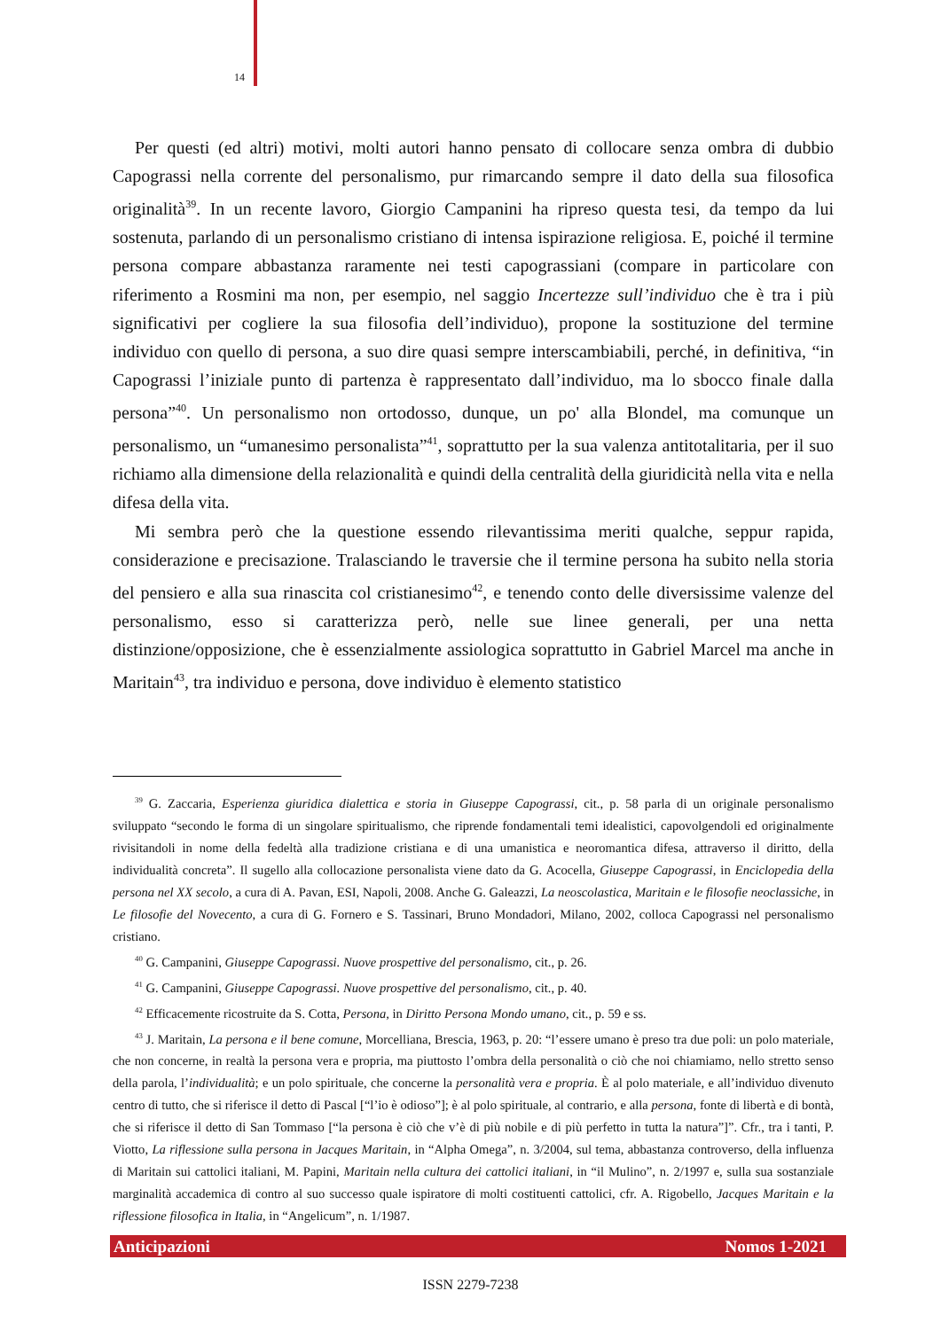14
Per questi (ed altri) motivi, molti autori hanno pensato di collocare senza ombra di dubbio Capograssi nella corrente del personalismo, pur rimarcando sempre il dato della sua filosofica originalità<sup>39</sup>. In un recente lavoro, Giorgio Campanini ha ripreso questa tesi, da tempo da lui sostenuta, parlando di un personalismo cristiano di intensa ispirazione religiosa. E, poiché il termine persona compare abbastanza raramente nei testi capograssiani (compare in particolare con riferimento a Rosmini ma non, per esempio, nel saggio Incertezze sull’individuo che è tra i più significativi per cogliere la sua filosofia dell’individuo), propone la sostituzione del termine individuo con quello di persona, a suo dire quasi sempre interscambiabili, perché, in definitiva, “in Capograssi l’iniziale punto di partenza è rappresentato dall’individuo, ma lo sbocco finale dalla persona”<sup>40</sup>. Un personalismo non ortodosso, dunque, un po' alla Blondel, ma comunque un personalismo, un “umanesimo personalista”<sup>41</sup>, soprattutto per la sua valenza antitotalitaria, per il suo richiamo alla dimensione della relazionalità e quindi della centralità della giuridicità nella vita e nella difesa della vita.
Mi sembra però che la questione essendo rilevantissima meriti qualche, seppur rapida, considerazione e precisazione. Tralasciando le traversie che il termine persona ha subito nella storia del pensiero e alla sua rinascita col cristianesimo<sup>42</sup>, e tenendo conto delle diversissime valenze del personalismo, esso si caratterizza però, nelle sue linee generali, per una netta distinzione/opposizione, che è essenzialmente assiologica soprattutto in Gabriel Marcel ma anche in Maritain<sup>43</sup>, tra individuo e persona, dove individuo è elemento statistico
<sup>39</sup> G. Zaccaria, Esperienza giuridica dialettica e storia in Giuseppe Capograssi, cit., p. 58 parla di un originale personalismo sviluppato “secondo le forma di un singolare spiritualismo, che riprende fondamentali temi idealistici, capovolgendoli ed originalmente rivisitandoli in nome della fedeltà alla tradizione cristiana e di una umanistica e neoromantica difesa, attraverso il diritto, della individualità concreta”. Il sugello alla collocazione personalista viene dato da G. Acocella, Giuseppe Capograssi, in Enciclopedia della persona nel XX secolo, a cura di A. Pavan, ESI, Napoli, 2008. Anche G. Galeazzi, La neoscolastica, Maritain e le filosofie neoclassiche, in Le filosofie del Novecento, a cura di G. Fornero e S. Tassinari, Bruno Mondadori, Milano, 2002, colloca Capograssi nel personalismo cristiano.
<sup>40</sup> G. Campanini, Giuseppe Capograssi. Nuove prospettive del personalismo, cit., p. 26.
<sup>41</sup> G. Campanini, Giuseppe Capograssi. Nuove prospettive del personalismo, cit., p. 40.
<sup>42</sup> Efficacemente ricostruite da S. Cotta, Persona, in Diritto Persona Mondo umano, cit., p. 59 e ss.
<sup>43</sup> J. Maritain, La persona e il bene comune, Morcelliana, Brescia, 1963, p. 20: “l’essere umano è preso tra due poli: un polo materiale, che non concerne, in realtà la persona vera e propria, ma piuttosto l’ombra della personalità o ciò che noi chiamiamo, nello stretto senso della parola, l’individualità; e un polo spirituale, che concerne la personalità vera e propria. È al polo materiale, e all’individuo divenuto centro di tutto, che si riferisce il detto di Pascal [“l’io è odioso”]; è al polo spirituale, al contrario, e alla persona, fonte di libertà e di bontà, che si riferisce il detto di San Tommaso [“la persona è ciò che v’è di più nobile e di più perfetto in tutta la natura”]”. Cfr., tra i tanti, P. Viotto, La riflessione sulla persona in Jacques Maritain, in “Alpha Omega”, n. 3/2004, sul tema, abbastanza controverso, della influenza di Maritain sui cattolici italiani, M. Papini, Maritain nella cultura dei cattolici italiani, in “il Mulino”, n. 2/1997 e, sulla sua sostanziale marginalità accademica di contro al suo successo quale ispiratore di molti costituenti cattolici, cfr. A. Rigobello, Jacques Maritain e la riflessione filosofica in Italia, in “Angelicum”, n. 1/1987.
Anticipazioni Nomos 1-2021
ISSN 2279-7238